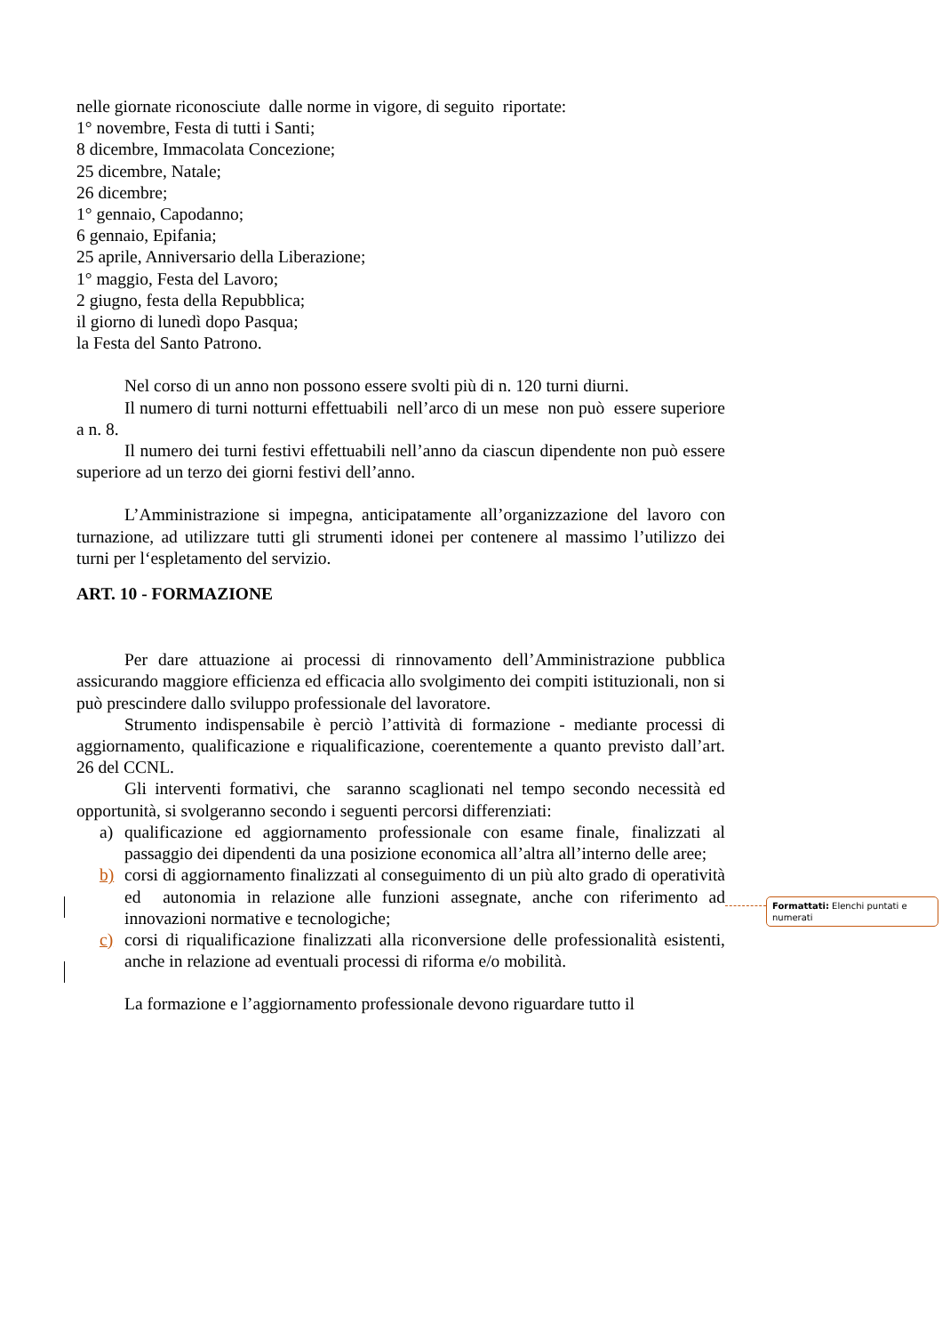nelle giornate riconosciute dalle norme in vigore, di seguito riportate:
1° novembre, Festa di tutti i Santi;
8 dicembre, Immacolata Concezione;
25 dicembre, Natale;
26 dicembre;
1° gennaio, Capodanno;
6 gennaio, Epifania;
25 aprile, Anniversario della Liberazione;
1° maggio, Festa del Lavoro;
2 giugno, festa della Repubblica;
il giorno di lunedì dopo Pasqua;
la Festa del Santo Patrono.
Nel corso di un anno non possono essere svolti più di n. 120 turni diurni.
Il numero di turni notturni effettuabili nell’arco di un mese non può essere superiore a n. 8.
Il numero dei turni festivi effettuabili nell’anno da ciascun dipendente non può essere superiore ad un terzo dei giorni festivi dell’anno.
L’Amministrazione si impegna, anticipatamente all’organizzazione del lavoro con turnazione, ad utilizzare tutti gli strumenti idonei per contenere al massimo l’utilizzo dei turni per l‘espletamento del servizio.
ART. 10 - FORMAZIONE
Per dare attuazione ai processi di rinnovamento dell’Amministrazione pubblica assicurando maggiore efficienza ed efficacia allo svolgimento dei compiti istituzionali, non si può prescindere dallo sviluppo professionale del lavoratore.
Strumento indispensabile è perciò l’attività di formazione - mediante processi di aggiornamento, qualificazione e riqualificazione, coerentemente a quanto previsto dall’art. 26 del CCNL.
Gli interventi formativi, che saranno scaglionati nel tempo secondo necessità ed opportunità, si svolgeranno secondo i seguenti percorsi differenziati:
a) qualificazione ed aggiornamento professionale con esame finale, finalizzati al passaggio dei dipendenti da una posizione economica all’altra all’interno delle aree;
b) corsi di aggiornamento finalizzati al conseguimento di un più alto grado di operatività ed autonomia in relazione alle funzioni assegnate, anche con riferimento ad innovazioni normative e tecnologiche;
c) corsi di riqualificazione finalizzati alla riconversione delle professionalità esistenti, anche in relazione ad eventuali processi di riforma e/o mobilità.
La formazione e l’aggiornamento professionale devono riguardare tutto il
Formattati: Elenchi puntati e numerati